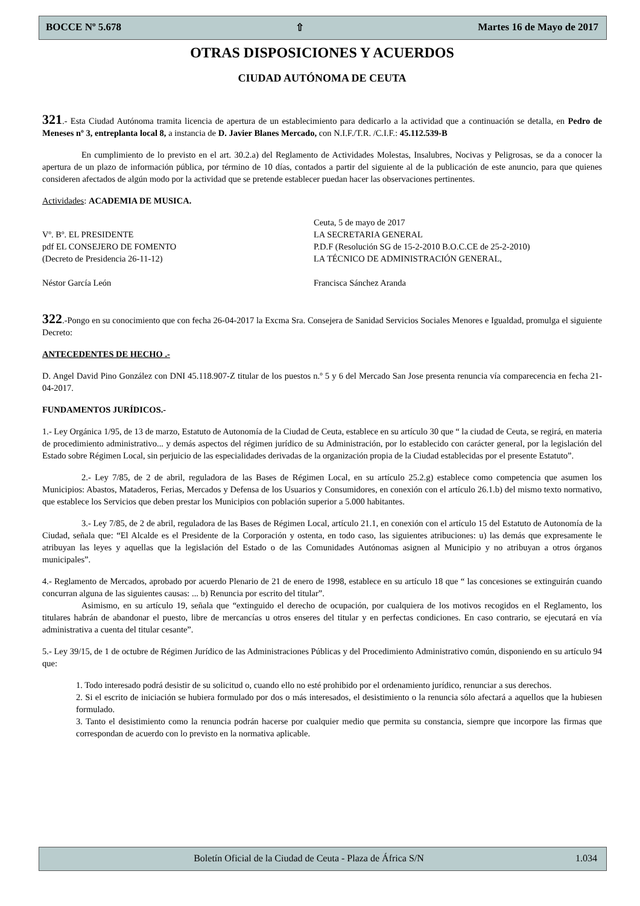BOCCE Nº 5.678 ⇧ Martes 16 de Mayo de 2017
OTRAS DISPOSICIONES Y ACUERDOS
CIUDAD AUTÓNOMA DE CEUTA
321.- Esta Ciudad Autónoma tramita licencia de apertura de un establecimiento para dedicarlo a la actividad que a continuación se detalla, en Pedro de Meneses nº 3, entreplanta local 8, a instancia de D. Javier Blanes Mercado, con N.I.F./T.R. /C.I.F.: 45.112.539-B
En cumplimiento de lo previsto en el art. 30.2.a) del Reglamento de Actividades Molestas, Insalubres, Nocivas y Peligrosas, se da a conocer la apertura de un plazo de información pública, por término de 10 días, contados a partir del siguiente al de la publicación de este anuncio, para que quienes consideren afectados de algún modo por la actividad que se pretende establecer puedan hacer las observaciones pertinentes.
Actividades: ACADEMIA DE MUSICA.
Vº. Bº. EL PRESIDENTE
pdf EL CONSEJERO DE FOMENTO
(Decreto de Presidencia 26-11-12)
Néstor García León
Ceuta, 5 de mayo de 2017
LA SECRETARIA GENERAL
P.D.F (Resolución SG de 15-2-2010 B.O.C.CE de 25-2-2010)
LA TÉCNICO DE ADMINISTRACIÓN GENERAL,
Francisca Sánchez Aranda
322.-Pongo en su conocimiento que con fecha 26-04-2017 la Excma Sra. Consejera de Sanidad Servicios Sociales Menores e Igualdad, promulga el siguiente Decreto:
ANTECEDENTES DE HECHO .-
D. Angel David Pino González con DNI 45.118.907-Z titular de los puestos n.º 5 y 6 del Mercado San Jose presenta renuncia vía comparecencia en fecha 21-04-2017.
FUNDAMENTOS JURÍDICOS.-
1.- Ley Orgánica 1/95, de 13 de marzo, Estatuto de Autonomía de la Ciudad de Ceuta, establece en su artículo 30 que “ la ciudad de Ceuta, se regirá, en materia de procedimiento administrativo... y demás aspectos del régimen jurídico de su Administración, por lo establecido con carácter general, por la legislación del Estado sobre Régimen Local, sin perjuicio de las especialidades derivadas de la organización propia de la Ciudad establecidas por el presente Estatuto”.
2.- Ley 7/85, de 2 de abril, reguladora de las Bases de Régimen Local, en su artículo 25.2.g) establece como competencia que asumen los Municipios: Abastos, Mataderos, Ferias, Mercados y Defensa de los Usuarios y Consumidores, en conexión con el artículo 26.1.b) del mismo texto normativo, que establece los Servicios que deben prestar los Municipios con población superior a 5.000 habitantes.
3.- Ley 7/85, de 2 de abril, reguladora de las Bases de Régimen Local, artículo 21.1, en conexión con el artículo 15 del Estatuto de Autonomía de la Ciudad, señala que: “El Alcalde es el Presidente de la Corporación y ostenta, en todo caso, las siguientes atribuciones: u) las demás que expresamente le atribuyan las leyes y aquellas que la legislación del Estado o de las Comunidades Autónomas asignen al Municipio y no atribuyan a otros órganos municipales”.
4.- Reglamento de Mercados, aprobado por acuerdo Plenario de 21 de enero de 1998, establece en su artículo 18 que “ las concesiones se extinguirán cuando concurran alguna de las siguientes causas: ... b) Renuncia por escrito del titular”.
Asimismo, en su artículo 19, señala que “extinguido el derecho de ocupación, por cualquiera de los motivos recogidos en el Reglamento, los titulares habrán de abandonar el puesto, libre de mercancías u otros enseres del titular y en perfectas condiciones. En caso contrario, se ejecutará en vía administrativa a cuenta del titular cesante”.
5.- Ley 39/15, de 1 de octubre de Régimen Jurídico de las Administraciones Públicas y del Procedimiento Administrativo común, disponiendo en su artículo 94 que:
1. Todo interesado podrá desistir de su solicitud o, cuando ello no esté prohibido por el ordenamiento jurídico, renunciar a sus derechos.
2. Si el escrito de iniciación se hubiera formulado por dos o más interesados, el desistimiento o la renuncia sólo afectará a aquellos que la hubiesen formulado.
3. Tanto el desistimiento como la renuncia podrán hacerse por cualquier medio que permita su constancia, siempre que incorpore las firmas que correspondan de acuerdo con lo previsto en la normativa aplicable.
Boletín Oficial de la Ciudad de Ceuta - Plaza de África S/N 1.034